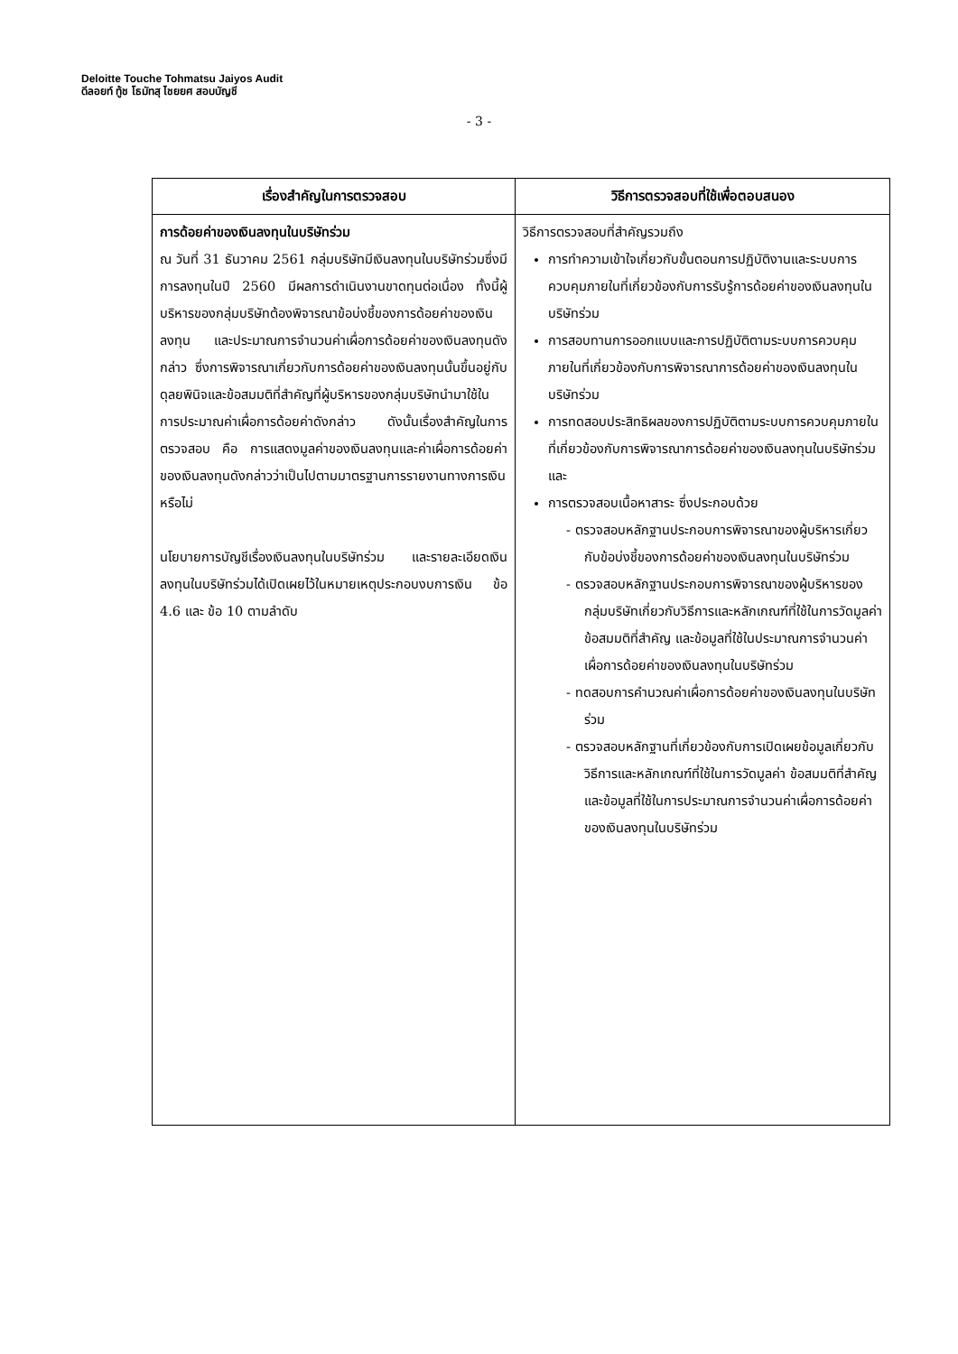Deloitte Touche Tohmatsu Jaiyos Audit
ดีลอยท์ ทู้ช โธมัทสุ ไชยยศ สอบบัญชี
- 3 -
| เรื่องสำคัญในการตรวจสอบ | วิธีการตรวจสอบที่ใช้เพื่อตอบสนอง |
| --- | --- |
| การด้อยค่าของเงินลงทุนในบริษัทร่วม ณ วันที่ 31 ธันวาคม 2561 กลุ่มบริษัทมีเงินลงทุนในบริษัทร่วมซึ่งมีการลงทุนในปี 2560 มีผลการดำเนินงานขาดทุนต่อเนื่อง ทั้งนี้ผู้บริหารของกลุ่มบริษัทต้องพิจารณาข้อบ่งชี้ของการด้อยค่าของเงินลงทุน และประมาณการจำนวนค่าเผื่อการด้อยค่าของเงินลงทุนดังกล่าว ซึ่งการพิจารณาเกี่ยวกับการด้อยค่าของเงินลงทุนนั้นขึ้นอยู่กับดุลยพินิจและข้อสมมติที่สำคัญที่ผู้บริหารของกลุ่มบริษัทนำมาใช้ในการประมาณค่าเผื่อการด้อยค่าดังกล่าว ดังนั้นเรื่องสำคัญในการตรวจสอบ คือ การแสดงมูลค่าของเงินลงทุนและค่าเผื่อการด้อยค่าของเงินลงทุนดังกล่าวว่าเป็นไปตามมาตรฐานการรายงานทางการเงินหรือไม่ นโยบายการบัญชีเรื่องเงินลงทุนในบริษัทร่วม และรายละเอียดเงินลงทุนในบริษัทร่วมได้เปิดเผยไว้ในหมายเหตุประกอบงบการเงิน ข้อ 4.6 และ ข้อ 10 ตามลำดับ | วิธีการตรวจสอบที่สำคัญรวมถึง การทำความเข้าใจเกี่ยวกับขั้นตอนการปฏิบัติงานและระบบการควบคุมภายในที่เกี่ยวข้องกับการรับรู้การด้อยค่าของเงินลงทุนในบริษัทร่วม การสอบทานการออกแบบและการปฏิบัติตามระบบการควบคุมภายในที่เกี่ยวข้องกับการพิจารณาการด้อยค่าของเงินลงทุนในบริษัทร่วม การทดสอบประสิทธิผลของการปฏิบัติตามระบบการควบคุมภายในที่เกี่ยวข้องกับการพิจารณาการด้อยค่าของเงินลงทุนในบริษัทร่วม และ การตรวจสอบเนื้อหาสาระ ซึ่งประกอบด้วย - ตรวจสอบหลักฐานประกอบการพิจารณาของผู้บริหารเกี่ยวกับข้อบ่งชี้ของการด้อยค่าของเงินลงทุนในบริษัทร่วม - ตรวจสอบหลักฐานประกอบการพิจารณาของผู้บริหารของกลุ่มบริษัทเกี่ยวกับวิธีการและหลักเกณฑ์ที่ใช้ในการวัดมูลค่า ข้อสมมติที่สำคัญ และข้อมูลที่ใช้ในประมาณการจำนวนค่าเผื่อการด้อยค่าของเงินลงทุนในบริษัทร่วม - ทดสอบการคำนวณค่าเผื่อการด้อยค่าของเงินลงทุนในบริษัทร่วม - ตรวจสอบหลักฐานที่เกี่ยวข้องกับการเปิดเผยข้อมูลเกี่ยวกับวิธีการและหลักเกณฑ์ที่ใช้ในการวัดมูลค่า ข้อสมมติที่สำคัญ และข้อมูลที่ใช้ในการประมาณการจำนวนค่าเผื่อการด้อยค่าของเงินลงทุนในบริษัทร่วม |